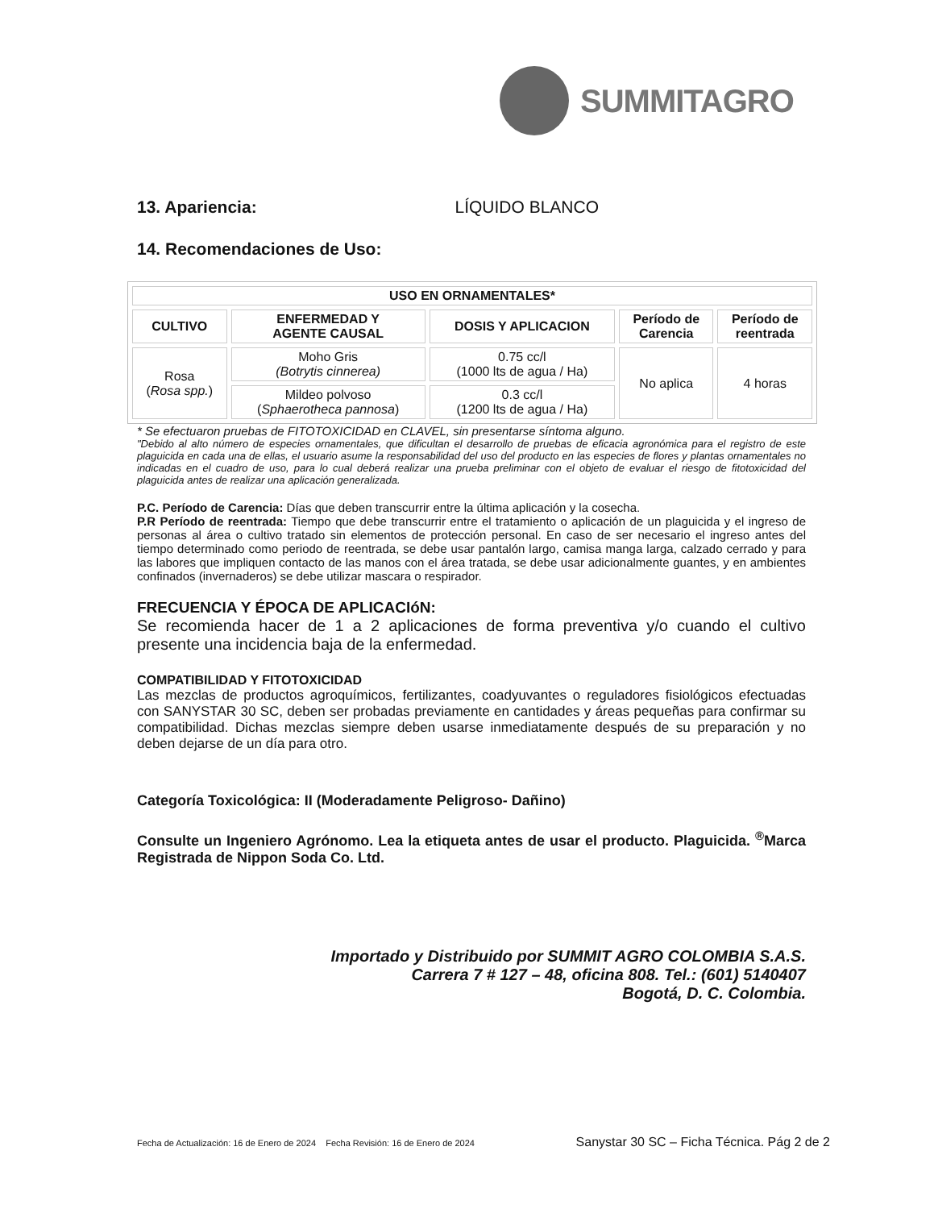SUMMITAGRO
13. Apariencia: LÍQUIDO BLANCO
14. Recomendaciones de Uso:
| USO EN ORNAMENTALES* | | | | |
| --- | --- | --- | --- | --- |
| CULTIVO | ENFERMEDAD Y AGENTE CAUSAL | DOSIS Y APLICACION | Período de Carencia | Período de reentrada |
| Rosa ( Rosa spp. ) | Moho Gris (Botrytis cinnerea) | 0.75 cc/l (1000 lts de agua / Ha) | No aplica | 4 horas |
| | Mildeo polvoso ( Sphaerotheca pannosa ) | 0.3 cc/l (1200 lts de agua / Ha) | | |
* Se efectuaron pruebas de FITOTOXICIDAD en CLAVEL, sin presentarse síntoma alguno.
"Debido al alto número de especies ornamentales, que dificultan el desarrollo de pruebas de eficacia agronómica para el registro de este plaguicida en cada una de ellas, el usuario asume la responsabilidad del uso del producto en las especies de flores y plantas ornamentales no indicadas en el cuadro de uso, para lo cual deberá realizar una prueba preliminar con el objeto de evaluar el riesgo de fitotoxicidad del plaguicida antes de realizar una aplicación generalizada.
P.C. Período de Carencia: Días que deben transcurrir entre la última aplicación y la cosecha.
P.R Período de reentrada: Tiempo que debe transcurrir entre el tratamiento o aplicación de un plaguicida y el ingreso de personas al área o cultivo tratado sin elementos de protección personal. En caso de ser necesario el ingreso antes del tiempo determinado como periodo de reentrada, se debe usar pantalón largo, camisa manga larga, calzado cerrado y para las labores que impliquen contacto de las manos con el área tratada, se debe usar adicionalmente guantes, y en ambientes confinados (invernaderos) se debe utilizar mascara o respirador.
FRECUENCIA Y ÉPOCA DE APLICACIóN:
Se recomienda hacer de 1 a 2 aplicaciones de forma preventiva y/o cuando el cultivo presente una incidencia baja de la enfermedad.
COMPATIBILIDAD Y FITOTOXICIDAD
Las mezclas de productos agroquímicos, fertilizantes, coadyuvantes o reguladores fisiológicos efectuadas con SANYSTAR 30 SC, deben ser probadas previamente en cantidades y áreas pequeñas para confirmar su compatibilidad. Dichas mezclas siempre deben usarse inmediatamente después de su preparación y no deben dejarse de un día para otro.
Categoría Toxicológica: II (Moderadamente Peligroso- Dañino)
Consulte un Ingeniero Agrónomo. Lea la etiqueta antes de usar el producto. Plaguicida. <sup>®</sup>Marca Registrada de Nippon Soda Co. Ltd.
Importado y Distribuido por SUMMIT AGRO COLOMBIA S.A.S.
Carrera 7 # 127 – 48, oficina 808. Tel.: (601) 5140407
Bogotá, D. C. Colombia.
Fecha de Actualización: 16 de Enero de 2024 Fecha Revisión: 16 de Enero de 2024 Sanystar 30 SC – Ficha Técnica. Pág 2 de 2